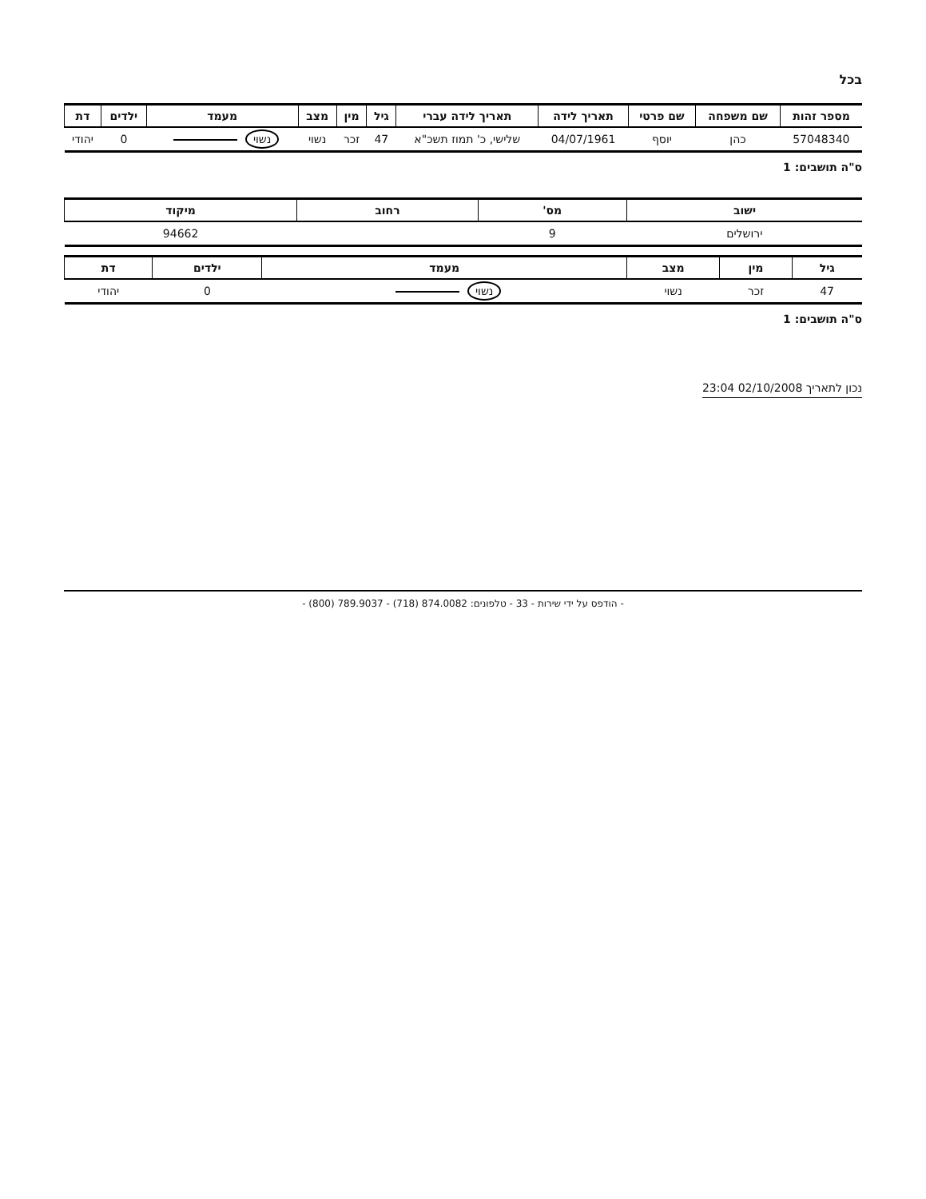בכל
| מספר זהות | שם משפחה | שם פרטי | תאריך לידה | תאריך לידה עברי | גיל | מין | מצב | מעמד | ילדים | דת |
| --- | --- | --- | --- | --- | --- | --- | --- | --- | --- | --- |
| 57048340 | כהן | יוסף | 04/07/1961 | שלישי, כ' תמוז תשכ"א | 47 | זכר | נשוי | נשוי | 0 | יהודי |
ס"ה תושבים: 1
| ישוב | מס' | רחוב | מיקוד |
| --- | --- | --- | --- |
| ירושלים | 9 | | 94662 |
| גיל | מין | מצב | מעמד | ילדים | דת |
| --- | --- | --- | --- | --- | --- |
| 47 | זכר | נשוי | נשוי | 0 | יהודי |
ס"ה תושבים: 1
נכון לתאריך 02/10/2008 23:04
- הודפס על ידי שירות - 33 - טלפונים: 874.0082 (718) - 789.9037 (800) -